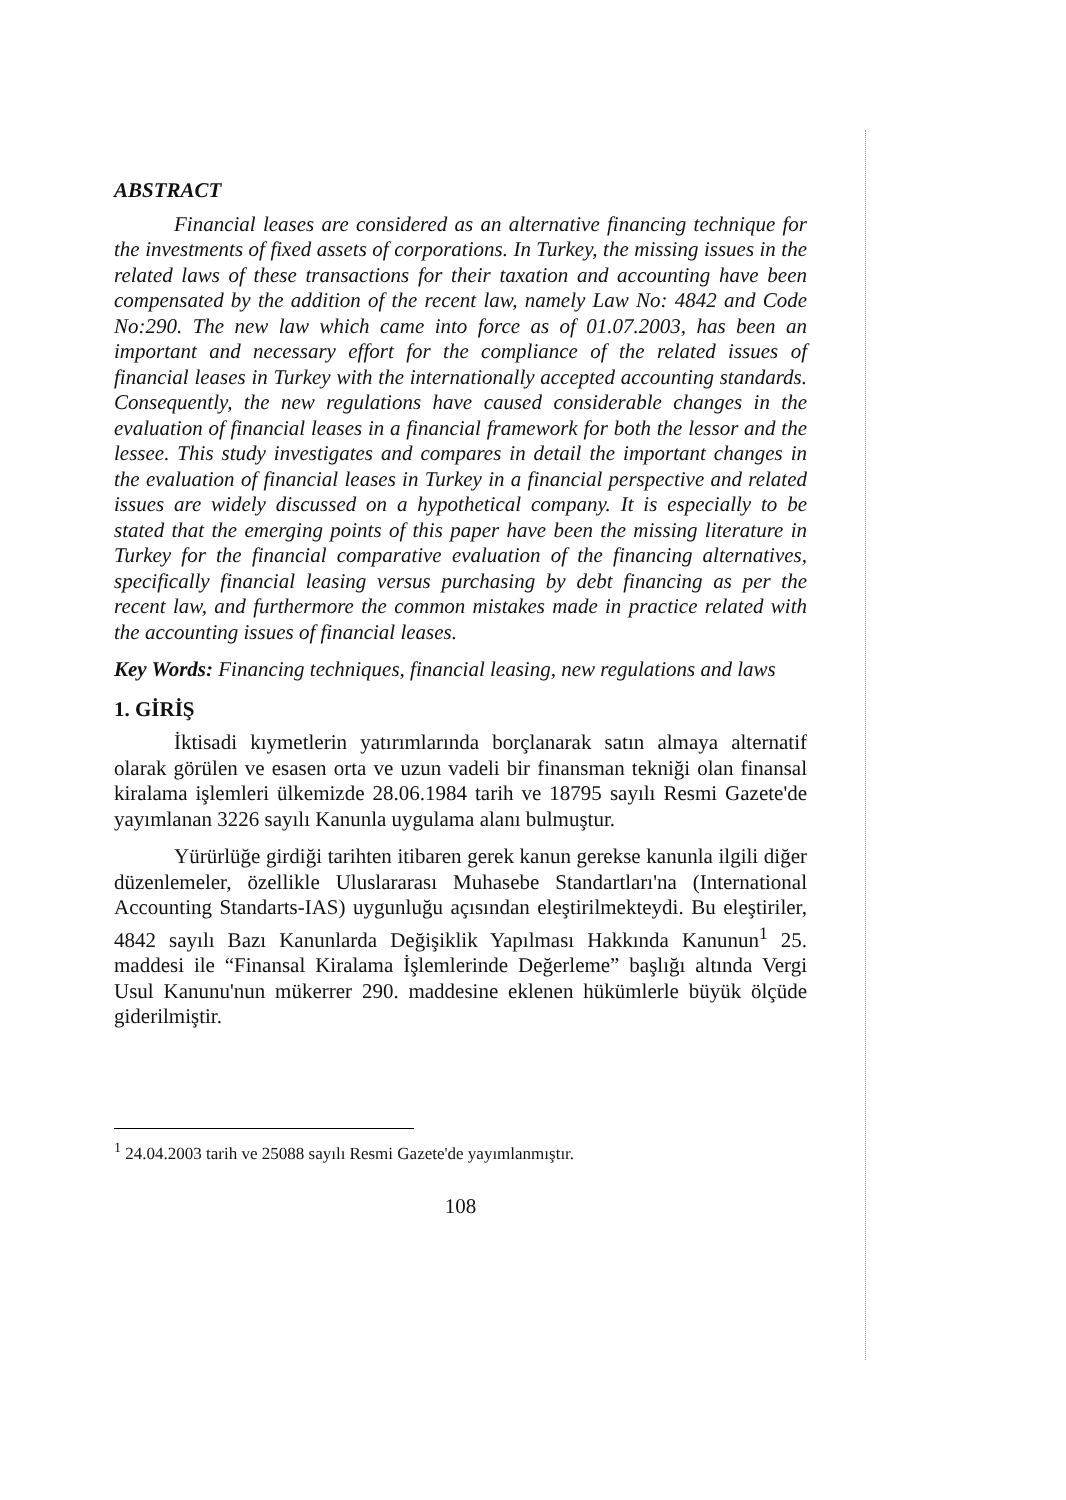ABSTRACT
Financial leases are considered as an alternative financing technique for the investments of fixed assets of corporations. In Turkey, the missing issues in the related laws of these transactions for their taxation and accounting have been compensated by the addition of the recent law, namely Law No: 4842 and Code No:290. The new law which came into force as of 01.07.2003, has been an important and necessary effort for the compliance of the related issues of financial leases in Turkey with the internationally accepted accounting standards. Consequently, the new regulations have caused considerable changes in the evaluation of financial leases in a financial framework for both the lessor and the lessee. This study investigates and compares in detail the important changes in the evaluation of financial leases in Turkey in a financial perspective and related issues are widely discussed on a hypothetical company. It is especially to be stated that the emerging points of this paper have been the missing literature in Turkey for the financial comparative evaluation of the financing alternatives, specifically financial leasing versus purchasing by debt financing as per the recent law, and furthermore the common mistakes made in practice related with the accounting issues of financial leases.
Key Words: Financing techniques, financial leasing, new regulations and laws
1. GİRİŞ
İktisadi kıymetlerin yatırımlarında borçlanarak satın almaya alternatif olarak görülen ve esasen orta ve uzun vadeli bir finansman tekniği olan finansal kiralama işlemleri ülkemizde 28.06.1984 tarih ve 18795 sayılı Resmi Gazete'de yayımlanan 3226 sayılı Kanunla uygulama alanı bulmuştur.
Yürürlüğe girdiği tarihten itibaren gerek kanun gerekse kanunla ilgili diğer düzenlemeler, özellikle Uluslararası Muhasebe Standartları'na (International Accounting Standarts-IAS) uygunluğu açısından eleştirilmekteydi. Bu eleştiriler, 4842 sayılı Bazı Kanunlarda Değişiklik Yapılması Hakkında Kanunun<sup>1</sup> 25. maddesi ile “Finansal Kiralama İşlemlerinde Değerleme” başlığı altında Vergi Usul Kanunu'nun mükerrer 290. maddesine eklenen hükümlerle büyük ölçüde giderilmiştir.
<sup>1</sup> 24.04.2003 tarih ve 25088 sayılı Resmi Gazete'de yayımlanmıştır.
108